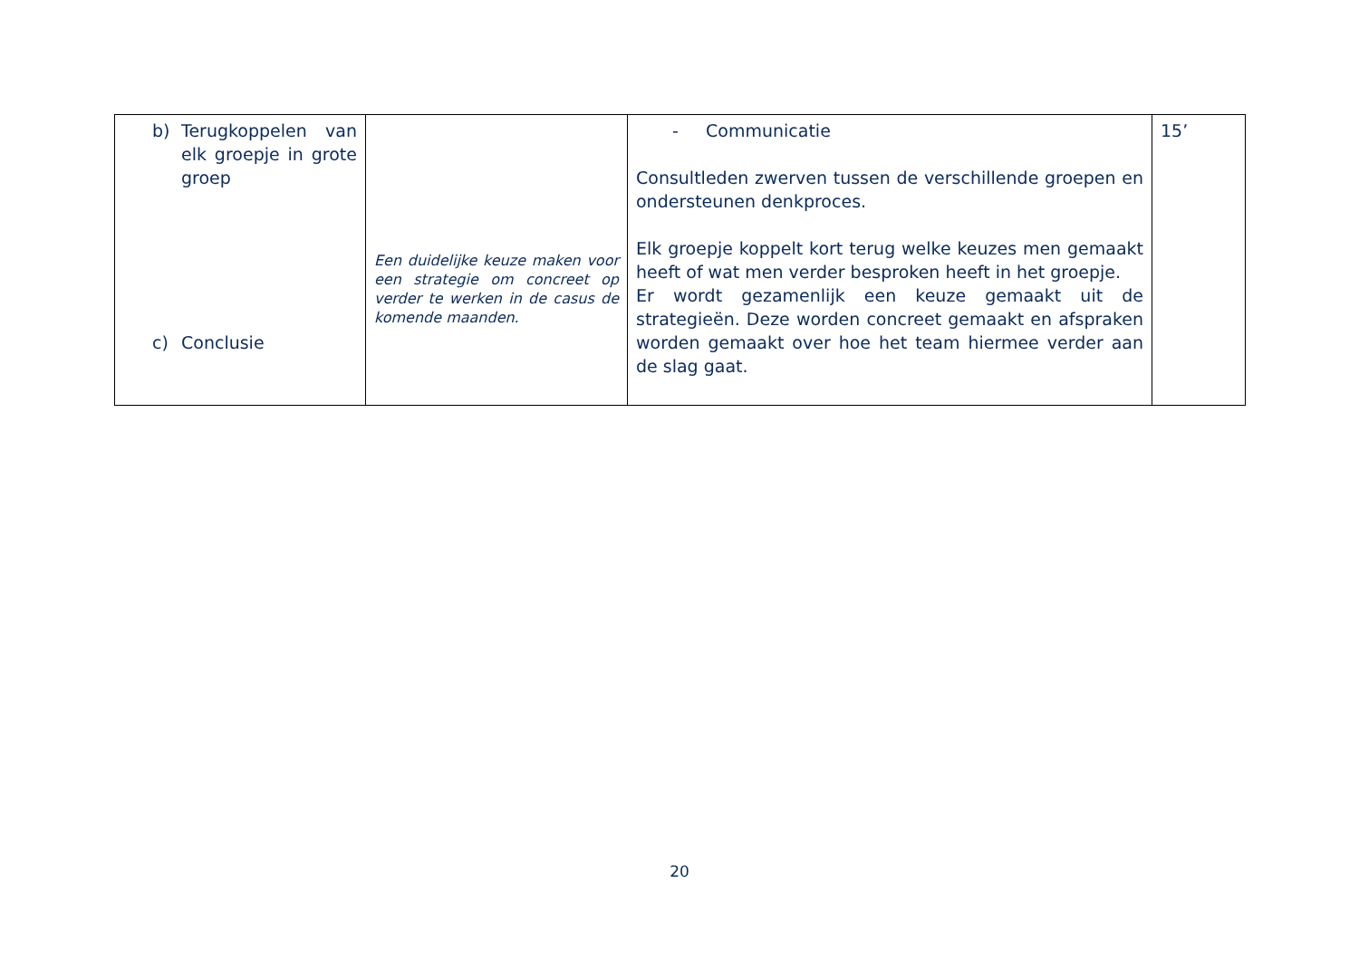| b) Terugkoppelen van elk groepje in grote groep c) Conclusie | Een duidelijke keuze maken voor een strategie om concreet op verder te werken in de casus de komende maanden. | - Communicatie Consultleden zwerven tussen de verschillende groepen en ondersteunen denkproces. Elk groepje koppelt kort terug welke keuzes men gemaakt heeft of wat men verder besproken heeft in het groepje. Er wordt gezamenlijk een keuze gemaakt uit de strategieën. Deze worden concreet gemaakt en afspraken worden gemaakt over hoe het team hiermee verder aan de slag gaat. | 15’ |
20